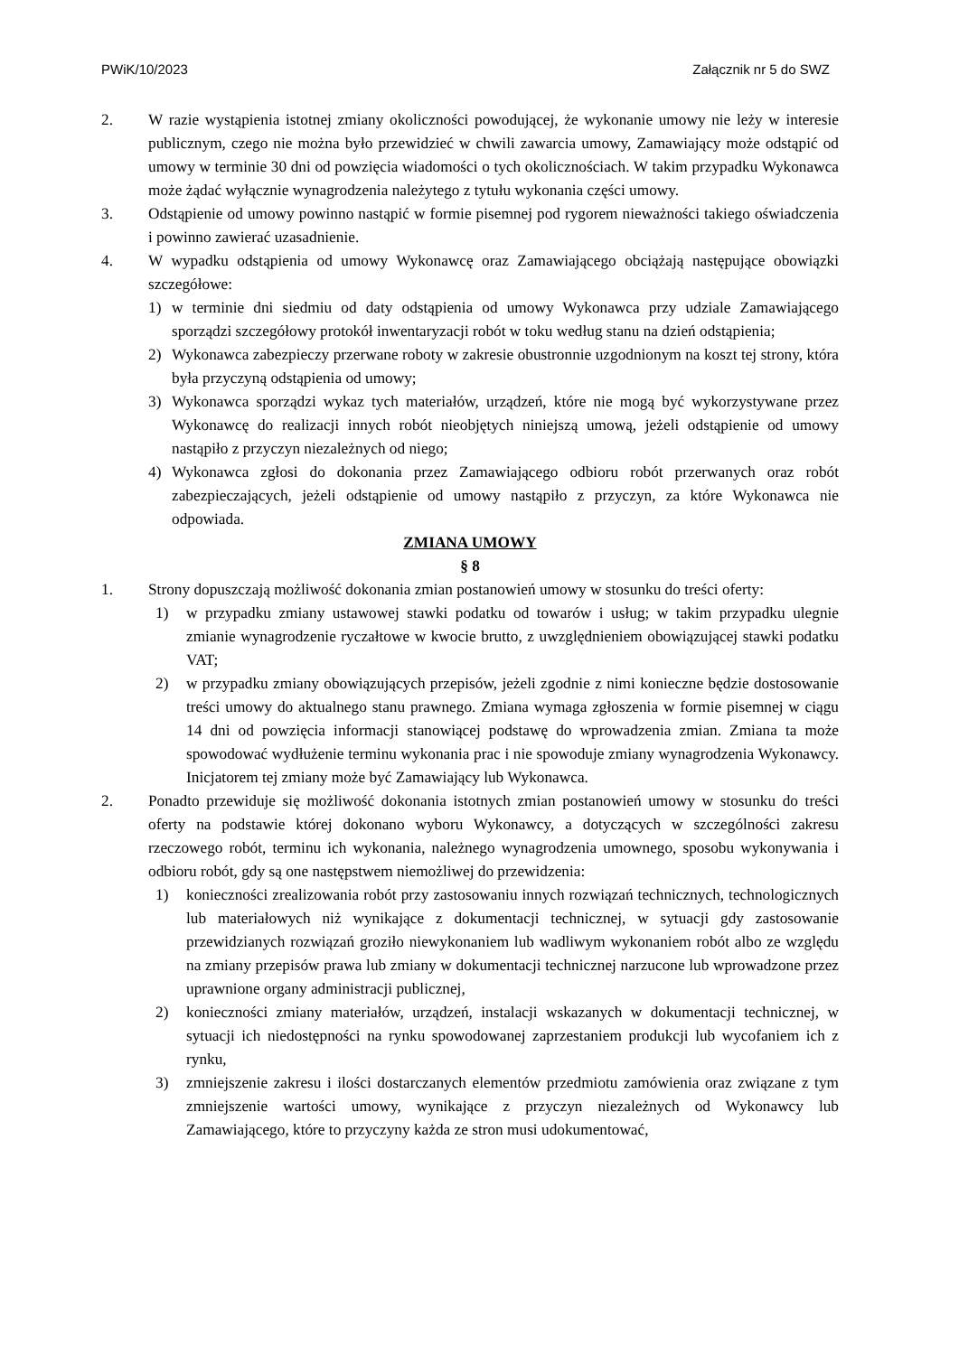PWiK/10/2023 Załącznik nr 5 do SWZ
2. W razie wystąpienia istotnej zmiany okoliczności powodującej, że wykonanie umowy nie leży w interesie publicznym, czego nie można było przewidzieć w chwili zawarcia umowy, Zamawiający może odstąpić od umowy w terminie 30 dni od powzięcia wiadomości o tych okolicznościach. W takim przypadku Wykonawca może żądać wyłącznie wynagrodzenia należytego z tytułu wykonania części umowy.
3. Odstąpienie od umowy powinno nastąpić w formie pisemnej pod rygorem nieważności takiego oświadczenia i powinno zawierać uzasadnienie.
4. W wypadku odstąpienia od umowy Wykonawcę oraz Zamawiającego obciążają następujące obowiązki szczegółowe:
1) w terminie dni siedmiu od daty odstąpienia od umowy Wykonawca przy udziale Zamawiającego sporządzi szczegółowy protokół inwentaryzacji robót w toku według stanu na dzień odstąpienia;
2) Wykonawca zabezpieczy przerwane roboty w zakresie obustronnie uzgodnionym na koszt tej strony, która była przyczyną odstąpienia od umowy;
3) Wykonawca sporządzi wykaz tych materiałów, urządzeń, które nie mogą być wykorzystywane przez Wykonawcę do realizacji innych robót nieobjętych niniejszą umową, jeżeli odstąpienie od umowy nastąpiło z przyczyn niezależnych od niego;
4) Wykonawca zgłosi do dokonania przez Zamawiającego odbioru robót przerwanych oraz robót zabezpieczających, jeżeli odstąpienie od umowy nastąpiło z przyczyn, za które Wykonawca nie odpowiada.
ZMIANA UMOWY
§ 8
1. Strony dopuszczają możliwość dokonania zmian postanowień umowy w stosunku do treści oferty:
1) w przypadku zmiany ustawowej stawki podatku od towarów i usług; w takim przypadku ulegnie zmianie wynagrodzenie ryczałtowe w kwocie brutto, z uwzględnieniem obowiązującej stawki podatku VAT;
2) w przypadku zmiany obowiązujących przepisów, jeżeli zgodnie z nimi konieczne będzie dostosowanie treści umowy do aktualnego stanu prawnego. Zmiana wymaga zgłoszenia w formie pisemnej w ciągu 14 dni od powzięcia informacji stanowiącej podstawę do wprowadzenia zmian. Zmiana ta może spowodować wydłużenie terminu wykonania prac i nie spowoduje zmiany wynagrodzenia Wykonawcy. Inicjatorem tej zmiany może być Zamawiający lub Wykonawca.
2. Ponadto przewiduje się możliwość dokonania istotnych zmian postanowień umowy w stosunku do treści oferty na podstawie której dokonano wyboru Wykonawcy, a dotyczących w szczególności zakresu rzeczowego robót, terminu ich wykonania, należnego wynagrodzenia umownego, sposobu wykonywania i odbioru robót, gdy są one następstwem niemożliwej do przewidzenia:
1) konieczności zrealizowania robót przy zastosowaniu innych rozwiązań technicznych, technologicznych lub materiałowych niż wynikające z dokumentacji technicznej, w sytuacji gdy zastosowanie przewidzianych rozwiązań groziło niewykonaniem lub wadliwym wykonaniem robót albo ze względu na zmiany przepisów prawa lub zmiany w dokumentacji technicznej narzucone lub wprowadzone przez uprawnione organy administracji publicznej,
2) konieczności zmiany materiałów, urządzeń, instalacji wskazanych w dokumentacji technicznej, w sytuacji ich niedostępności na rynku spowodowanej zaprzestaniem produkcji lub wycofaniem ich z rynku,
3) zmniejszenie zakresu i ilości dostarczanych elementów przedmiotu zamówienia oraz związane z tym zmniejszenie wartości umowy, wynikające z przyczyn niezależnych od Wykonawcy lub Zamawiającego, które to przyczyny każda ze stron musi udokumentować,